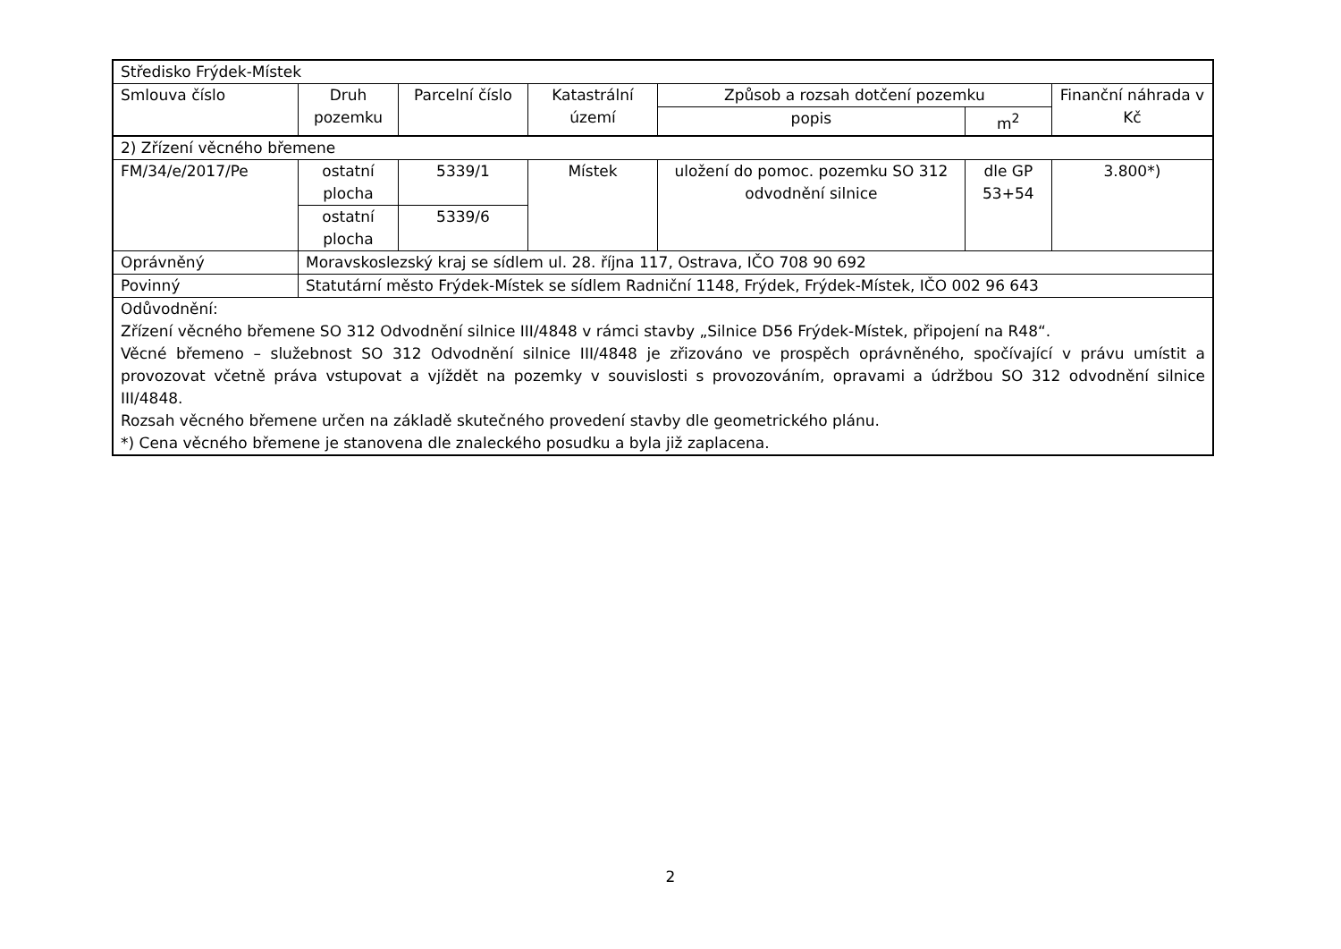| Středisko Frýdek-Místek | | | | | | |
| Smlouva číslo | Druh pozemku | Parcelní číslo | Katastrální území | Způsob a rozsah dotčení pozemku | | Finanční náhrada v Kč |
| | | | | popis | m<sup>2</sup> | |
| 2) Zřízení věcného břemene | | | | | | |
| FM/34/e/2017/Pe | ostatní plocha | 5339/1 | Místek | uložení do pomoc. pozemku SO 312 odvodnění silnice | dle GP 53+54 | 3.800*) |
| | ostatní plocha | 5339/6 | | | | |
| Oprávněný | Moravskoslezský kraj se sídlem ul. 28. října 117, Ostrava, IČO 708 90 692 | | | | | |
| Povinný | Statutární město Frýdek-Místek se sídlem Radniční 1148, Frýdek, Frýdek-Místek, IČO 002 96 643 | | | | | |
| Odůvodnění: Zřízení věcného břemene SO 312 Odvodnění silnice III/4848 v rámci stavby „Silnice D56 Frýdek-Místek, připojení na R48“. Věcné břemeno – služebnost SO 312 Odvodnění silnice III/4848 je zřizováno ve prospěch oprávněného, spočívající v právu umístit a provozovat včetně práva vstupovat a vjíždět na pozemky v souvislosti s provozováním, opravami a údržbou SO 312 odvodnění silnice III/4848. Rozsah věcného břemene určen na základě skutečného provedení stavby dle geometrického plánu. *) Cena věcného břemene je stanovena dle znaleckého posudku a byla již zaplacena. | | | | | | |
2